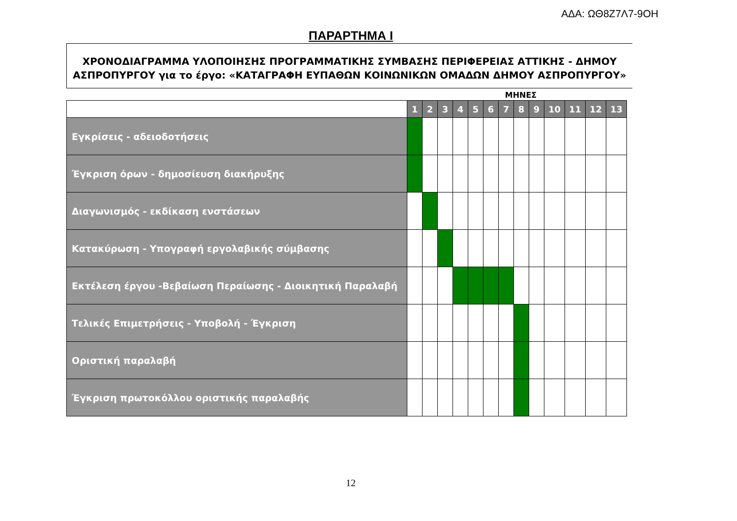ΑΔΑ: ΩΘ8Ζ7Λ7-9ΟΗ
ΠΑΡΑΡΤΗΜΑ Ι
ΧΡΟΝΟΔΙΑΓΡΑΜΜΑ ΥΛΟΠΟΙΗΣΗΣ ΠΡΟΓΡΑΜΜΑΤΙΚΗΣ ΣΥΜΒΑΣΗΣ ΠΕΡΙΦΕΡΕΙΑΣ ΑΤΤΙΚΗΣ - ΔΗΜΟΥ
ΑΣΠΡΟΠΥΡΓΟΥ για το έργο: «ΚΑΤΑΓΡΑΦΗ ΕΥΠΑΘΩΝ ΚΟΙΝΩΝΙΚΩΝ ΟΜΑΔΩΝ ΔΗΜΟΥ ΑΣΠΡΟΠΥΡΓΟΥ»
ΜΗΝΕΣ
| | 1 | 2 | 3 | 4 | 5 | 6 | 7 | 8 | 9 | 10 | 11 | 12 | 13 |
| Εγκρίσεις - αδειοδοτήσεις | | | | | | | | | | | | | |
| Έγκριση όρων - δημοσίευση διακήρυξης | | | | | | | | | | | | | |
| Διαγωνισμός - εκδίκαση ενστάσεων | | | | | | | | | | | | | |
| Κατακύρωση - Υπογραφή εργολαβικής σύμβασης | | | | | | | | | | | | | |
| Εκτέλεση έργου -Βεβαίωση Περαίωσης - Διοικητική Παραλαβή | | | | | | | | | | | | | |
| Τελικές Επιμετρήσεις - Υποβολή - Έγκριση | | | | | | | | | | | | | |
| Οριστική παραλαβή | | | | | | | | | | | | | |
| Έγκριση πρωτοκόλλου οριστικής παραλαβής | | | | | | | | | | | | | |
12